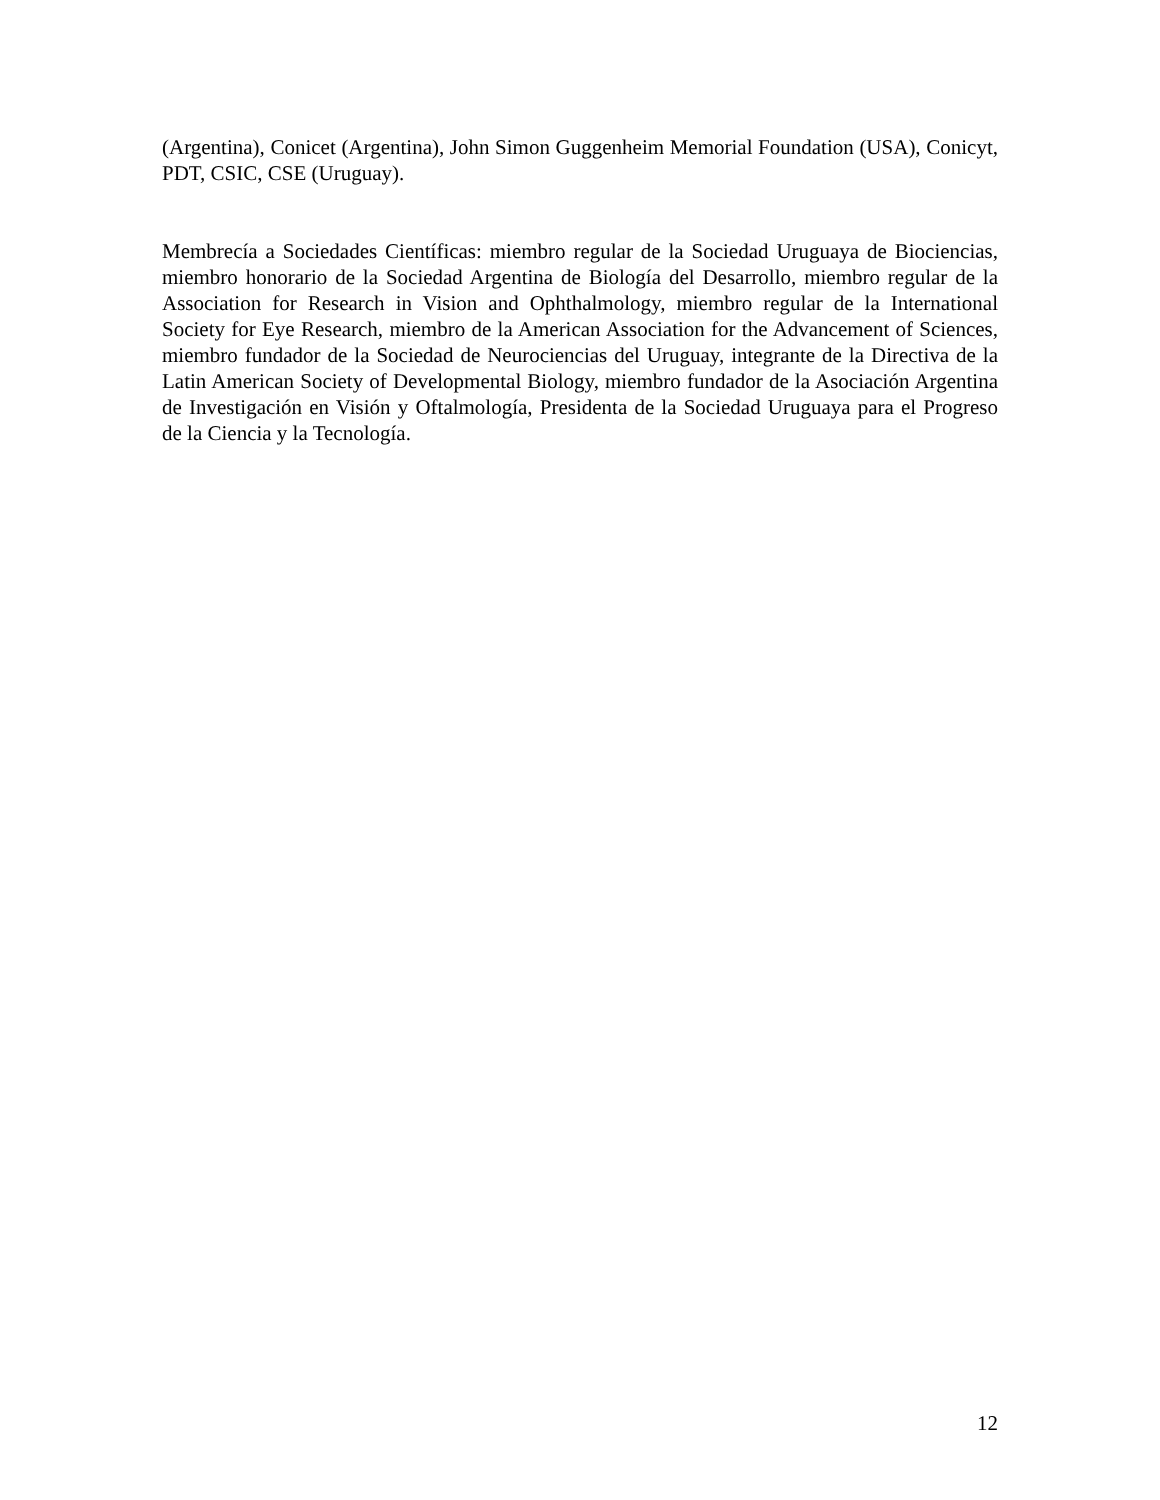(Argentina), Conicet (Argentina), John Simon Guggenheim Memorial Foundation (USA), Conicyt, PDT, CSIC, CSE (Uruguay).
Membrecía a Sociedades Científicas: miembro regular de la Sociedad Uruguaya de Biociencias, miembro honorario de la Sociedad Argentina de Biología del Desarrollo, miembro regular de la Association for Research in Vision and Ophthalmology, miembro regular de la International Society for Eye Research, miembro de la American Association for the Advancement of Sciences, miembro fundador de la Sociedad de Neurociencias del Uruguay, integrante de la Directiva de la Latin American Society of Developmental Biology, miembro fundador de la Asociación Argentina de Investigación en Visión y Oftalmología, Presidenta de la Sociedad Uruguaya para el Progreso de la Ciencia y la Tecnología.
12